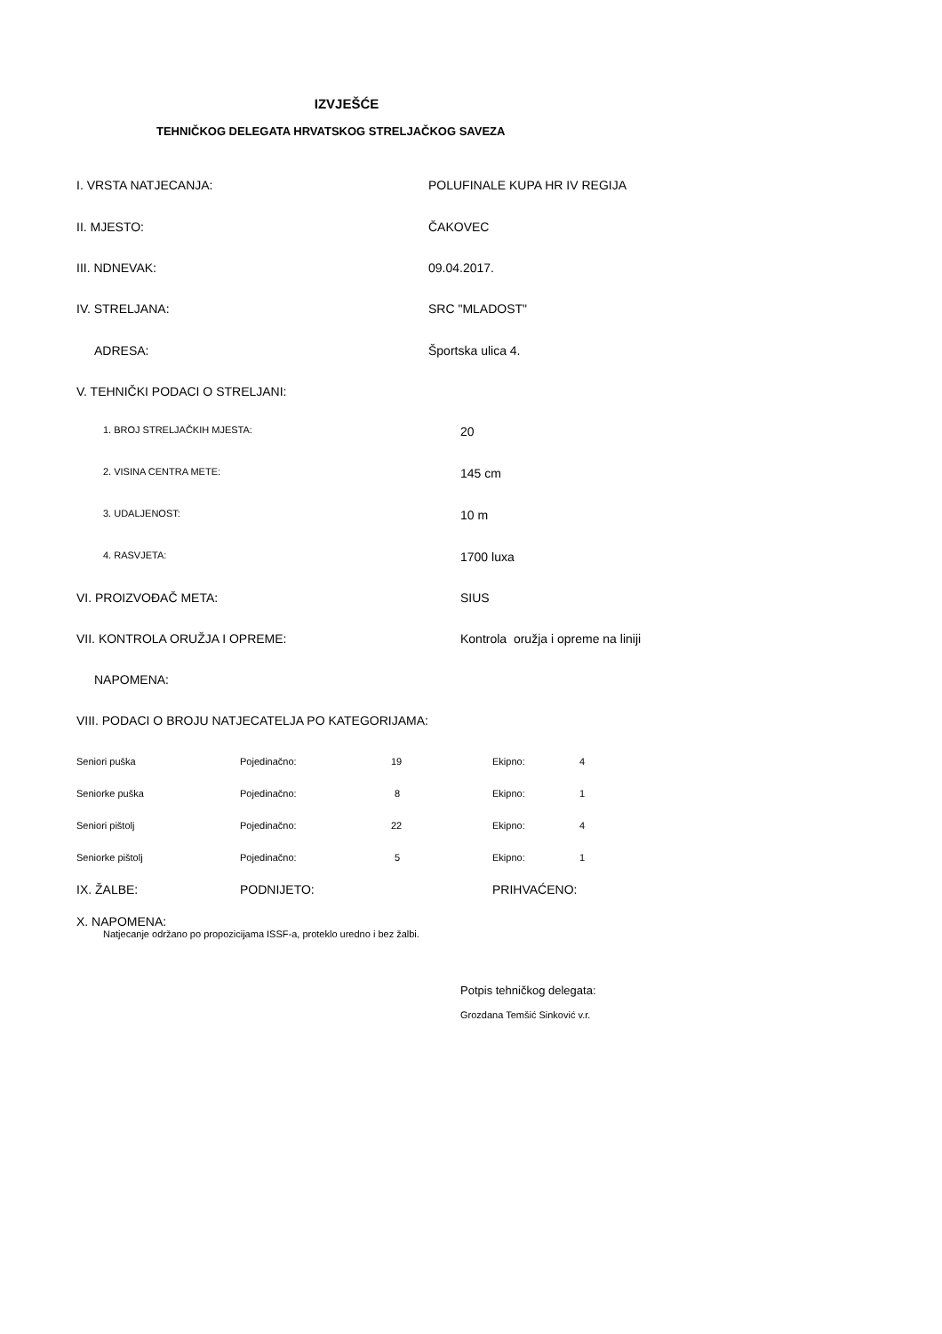IZVJEŠĆE
TEHNIČKOG DELEGATA HRVATSKOG STRELJAČKOG SAVEZA
I. VRSTA NATJECANJA: POLUFINALE KUPA HR IV REGIJA
II. MJESTO: ČAKOVEC
III. NDNEVAK: 09.04.2017.
IV. STRELJANA: SRC "MLADOST"
ADRESA: Športska ulica 4.
V. TEHNIČKI PODACI O STRELJANI:
1. BROJ STRELJAČKIH MJESTA:
20
2. VISINA CENTRA METE:
145 cm
3. UDALJENOST:
10 m
4. RASVJETA:
1700 luxa
VI. PROIZVOĐAČ META: SIUS
VII. KONTROLA ORUŽJA I OPREME: Kontrola oružja i opreme na liniji
NAPOMENA:
VIII. PODACI O BROJU NATJECATELJA PO KATEGORIJAMA:
| Seniori puška | Pojedinačno: | 19 | Ekipno: | 4 |
| Seniorke puška | Pojedinačno: | 8 | Ekipno: | 1 |
| Seniori pištolj | Pojedinačno: | 22 | Ekipno: | 4 |
| Seniorke pištolj | Pojedinačno: | 5 | Ekipno: | 1 |
| IX. ŽALBE: | PODNIJETO: | | PRIHVAĆENO: | |
X. NAPOMENA:
Natjecanje održano po propozicijama ISSF-a, proteklo uredno i bez žalbi.
Potpis tehničkog delegata:
Grozdana Temšić Sinković v.r.